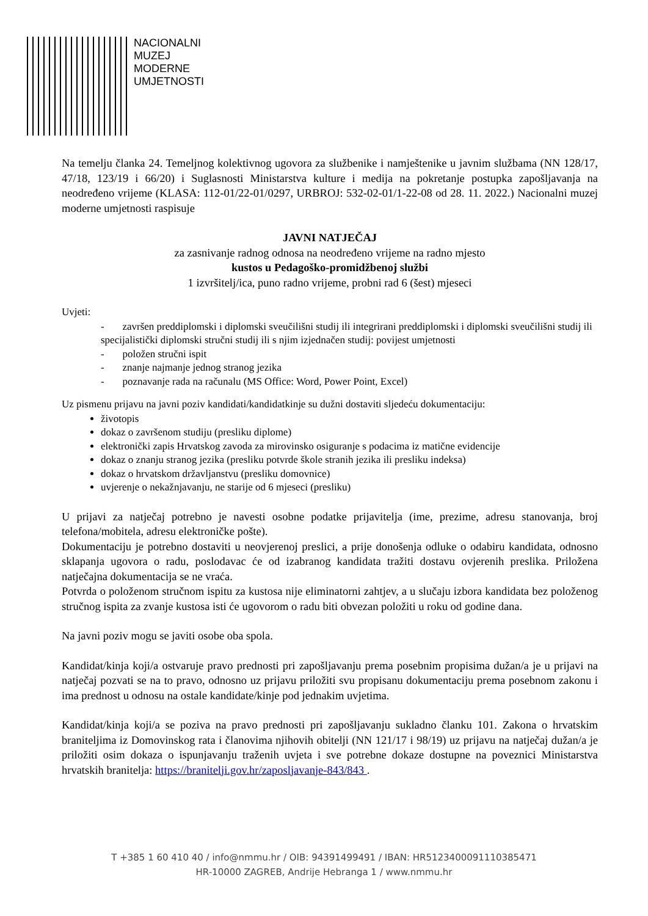NACIONALNI
MUZEJ
MODERNE
UMJETNOSTI
Na temelju članka 24. Temeljnog kolektivnog ugovora za službenike i namještenike u javnim službama (NN 128/17, 47/18, 123/19 i 66/20) i Suglasnosti Ministarstva kulture i medija na pokretanje postupka zapošljavanja na neodređeno vrijeme (KLASA: 112-01/22-01/0297, URBROJ: 532-02-01/1-22-08 od 28. 11. 2022.) Nacionalni muzej moderne umjetnosti raspisuje
JAVNI NATJEČAJ
za zasnivanje radnog odnosa na neodređeno vrijeme na radno mjesto
kustos u Pedagoško-promidžbenoj službi
1 izvršitelj/ica, puno radno vrijeme, probni rad 6 (šest) mjeseci
Uvjeti:
- završen preddiplomski i diplomski sveučilišni studij ili integrirani preddiplomski i diplomski sveučilišni studij ili specijalistički diplomski stručni studij ili s njim izjednačen studij: povijest umjetnosti
- položen stručni ispit
- znanje najmanje jednog stranog jezika
- poznavanje rada na računalu (MS Office: Word, Power Point, Excel)
Uz pismenu prijavu na javni poziv kandidati/kandidatkinje su dužni dostaviti sljedeću dokumentaciju:
životopis
dokaz o završenom studiju (presliku diplome)
elektronički zapis Hrvatskog zavoda za mirovinsko osiguranje s podacima iz matične evidencije
dokaz o znanju stranog jezika (presliku potvrde škole stranih jezika ili presliku indeksa)
dokaz o hrvatskom državljanstvu (presliku domovnice)
uvjerenje o nekažnjavanju, ne starije od 6 mjeseci (presliku)
U prijavi za natječaj potrebno je navesti osobne podatke prijavitelja (ime, prezime, adresu stanovanja, broj telefona/mobitela, adresu elektroničke pošte).
Dokumentaciju je potrebno dostaviti u neovjerenoj preslici, a prije donošenja odluke o odabiru kandidata, odnosno sklapanja ugovora o radu, poslodavac će od izabranog kandidata tražiti dostavu ovjerenih preslika. Priložena natječajna dokumentacija se ne vraća.
Potvrda o položenom stručnom ispitu za kustosa nije eliminatorni zahtjev, a u slučaju izbora kandidata bez položenog stručnog ispita za zvanje kustosa isti će ugovorom o radu biti obvezan položiti u roku od godine dana.
Na javni poziv mogu se javiti osobe oba spola.
Kandidat/kinja koji/a ostvaruje pravo prednosti pri zapošljavanju prema posebnim propisima dužan/a je u prijavi na natječaj pozvati se na to pravo, odnosno uz prijavu priložiti svu propisanu dokumentaciju prema posebnom zakonu i ima prednost u odnosu na ostale kandidate/kinje pod jednakim uvjetima.
Kandidat/kinja koji/a se poziva na pravo prednosti pri zapošljavanju sukladno članku 101. Zakona o hrvatskim braniteljima iz Domovinskog rata i članovima njihovih obitelji (NN 121/17 i 98/19) uz prijavu na natječaj dužan/a je priložiti osim dokaza o ispunjavanju traženih uvjeta i sve potrebne dokaze dostupne na poveznici Ministarstva hrvatskih branitelja: https://branitelji.gov.hr/zaposljavanje-843/843 .
T +385 1 60 410 40 / info@nmmu.hr / OIB: 94391499491 / IBAN: HR5123400091110385471
HR-10000 ZAGREB, Andrije Hebranga 1 / www.nmmu.hr